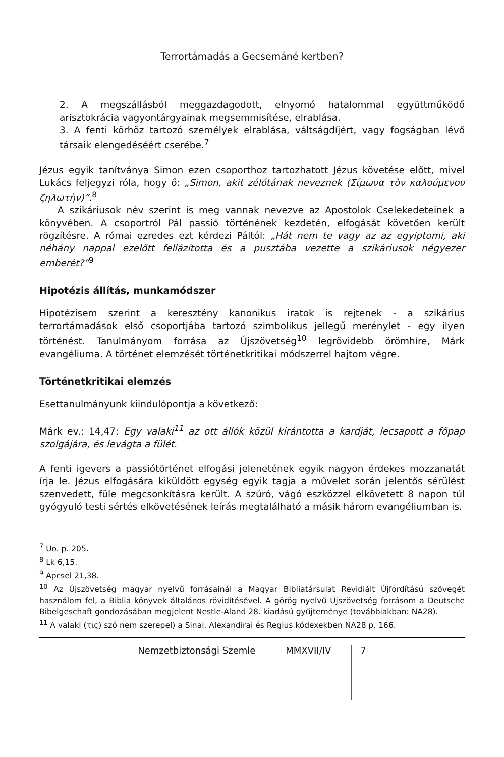Terrortámadás a Gecsemáné kertben?
2. A megszállásból meggazdagodott, elnyomó hatalommal együttműködő arisztokrácia vagyontárgyainak megsemmisítése, elrablása.
3. A fenti körhöz tartozó személyek elrablása, váltságdíjért, vagy fogságban lévő társaik elengedéséért cserébe.<sup>7</sup>
Jézus egyik tanítványa Simon ezen csoporthoz tartozhatott Jézus követése előtt, mivel Lukács feljegyzi róla, hogy ő: „Simon, akit zélótának neveznek (Σίμωνα τὸν καλούμενον ζηλωτὴν)”.<sup>8</sup>
A szikáriusok név szerint is meg vannak nevezve az Apostolok Cselekedeteinek a könyvében. A csoportról Pál passió történének kezdetén, elfogását követően került rögzítésre. A római ezredes ezt kérdezi Páltól: „Hát nem te vagy az az egyiptomi, aki néhány nappal ezelőtt fellázította és a pusztába vezette a szikáriusok négyezer emberét?”<sup>9</sup>
Hipotézis állítás, munkamódszer
Hipotézisem szerint a keresztény kanonikus iratok is rejtenek - a szikárius terrortámadások első csoportjába tartozó szimbolikus jellegű merénylet - egy ilyen történést. Tanulmányom forrása az Újszövetség<sup>10</sup> legrövidebb örömhíre, Márk evangéliuma. A történet elemzését történetkritikai módszerrel hajtom végre.
Történetkritikai elemzés
Esettanulmányunk kiindulópontja a következő:
Márk ev.: 14,47: Egy valaki<sup>11</sup> az ott állók közül kirántotta a kardját, lecsapott a főpap szolgájára, és levágta a fülét.
A fenti igevers a passiótörténet elfogási jelenetének egyik nagyon érdekes mozzanatát írja le. Jézus elfogására kiküldött egység egyik tagja a művelet során jelentős sérülést szenvedett, füle megcsonkításra került. A szúró, vágó eszközzel elkövetett 8 napon túl gyógyuló testi sértés elkövetésének leírás megtalálható a másik három evangéliumban is.
<sup>7</sup> Uo. p. 205.
<sup>8</sup> Lk 6,15.
<sup>9</sup> Apcsel 21,38.
<sup>10</sup> Az Újszövetség magyar nyelvű forrásainál a Magyar Bibliatársulat Revidiált Újfordítású szövegét használom fel, a Biblia könyvek általános rövidítésével. A görög nyelvű Újszövetség forrásom a Deutsche Bibelgeschaft gondozásában megjelent Nestle-Aland 28. kiadású gyűjteménye (továbbiakban: NA28).
<sup>11</sup> A valaki (τις) szó nem szerepel) a Sinai, Alexandirai és Regius kódexekben NA28 p. 166.
Nemzetbiztonsági Szemle MMXVII/IV 7